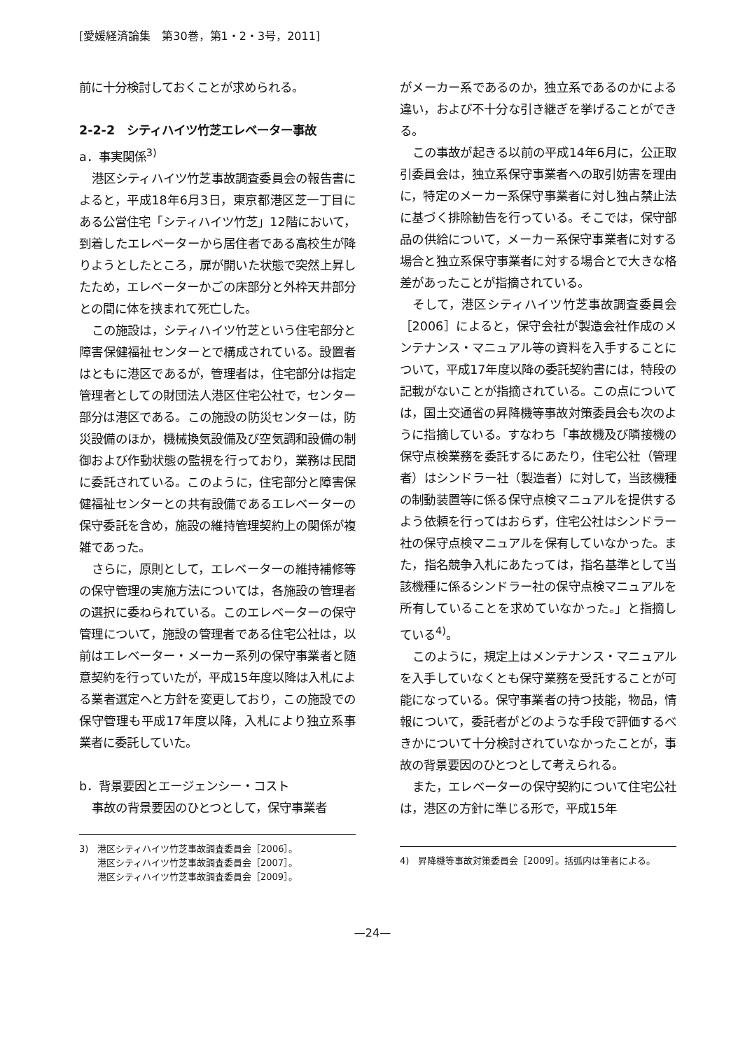[愛媛経済論集　第30巻，第1・2・3号，2011]
前に十分検討しておくことが求められる。
2-2-2　シティハイツ竹芝エレベーター事故
a．事実関係<sup>3)</sup>
港区シティハイツ竹芝事故調査委員会の報告書によると，平成18年6月3日，東京都港区芝一丁目にある公営住宅「シティハイツ竹芝」12階において，到着したエレベーターから居住者である高校生が降りようとしたところ，扉が開いた状態で突然上昇したため，エレベーターかごの床部分と外枠天井部分との間に体を挟まれて死亡した。
この施設は，シティハイツ竹芝という住宅部分と障害保健福祉センターとで構成されている。設置者はともに港区であるが，管理者は，住宅部分は指定管理者としての財団法人港区住宅公社で，センター部分は港区である。この施設の防災センターは，防災設備のほか，機械換気設備及び空気調和設備の制御および作動状態の監視を行っており，業務は民間に委託されている。このように，住宅部分と障害保健福祉センターとの共有設備であるエレベーターの保守委託を含め，施設の維持管理契約上の関係が複雑であった。
さらに，原則として，エレベーターの維持補修等の保守管理の実施方法については，各施設の管理者の選択に委ねられている。このエレベーターの保守管理について，施設の管理者である住宅公社は，以前はエレベーター・メーカー系列の保守事業者と随意契約を行っていたが，平成15年度以降は入札による業者選定へと方針を変更しており，この施設での保守管理も平成17年度以降，入札により独立系事業者に委託していた。
b．背景要因とエージェンシー・コスト
事故の背景要因のひとつとして，保守事業者
3)　港区シティハイツ竹芝事故調査委員会［2006］。
　　港区シティハイツ竹芝事故調査委員会［2007］。
　　港区シティハイツ竹芝事故調査委員会［2009］。
がメーカー系であるのか，独立系であるのかによる違い，および不十分な引き継ぎを挙げることができる。
この事故が起きる以前の平成14年6月に，公正取引委員会は，独立系保守事業者への取引妨害を理由に，特定のメーカー系保守事業者に対し独占禁止法に基づく排除勧告を行っている。そこでは，保守部品の供給について，メーカー系保守事業者に対する場合と独立系保守事業者に対する場合とで大きな格差があったことが指摘されている。
そして，港区シティハイツ竹芝事故調査委員会［2006］によると，保守会社が製造会社作成のメンテナンス・マニュアル等の資料を入手することについて，平成17年度以降の委託契約書には，特段の記載がないことが指摘されている。この点については，国土交通省の昇降機等事故対策委員会も次のように指摘している。すなわち「事故機及び隣接機の保守点検業務を委託するにあたり，住宅公社（管理者）はシンドラー社（製造者）に対して，当該機種の制動装置等に係る保守点検マニュアルを提供するよう依頼を行ってはおらず，住宅公社はシンドラー社の保守点検マニュアルを保有していなかった。また，指名競争入札にあたっては，指名基準として当該機種に係るシンドラー社の保守点検マニュアルを所有していることを求めていなかった。」と指摘している<sup>4)</sup>。
このように，規定上はメンテナンス・マニュアルを入手していなくとも保守業務を受託することが可能になっている。保守事業者の持つ技能，物品，情報について，委託者がどのような手段で評価するべきかについて十分検討されていなかったことが，事故の背景要因のひとつとして考えられる。
また，エレベーターの保守契約について住宅公社は，港区の方針に準じる形で，平成15年
4)　昇降機等事故対策委員会［2009］。括弧内は筆者による。
—24—